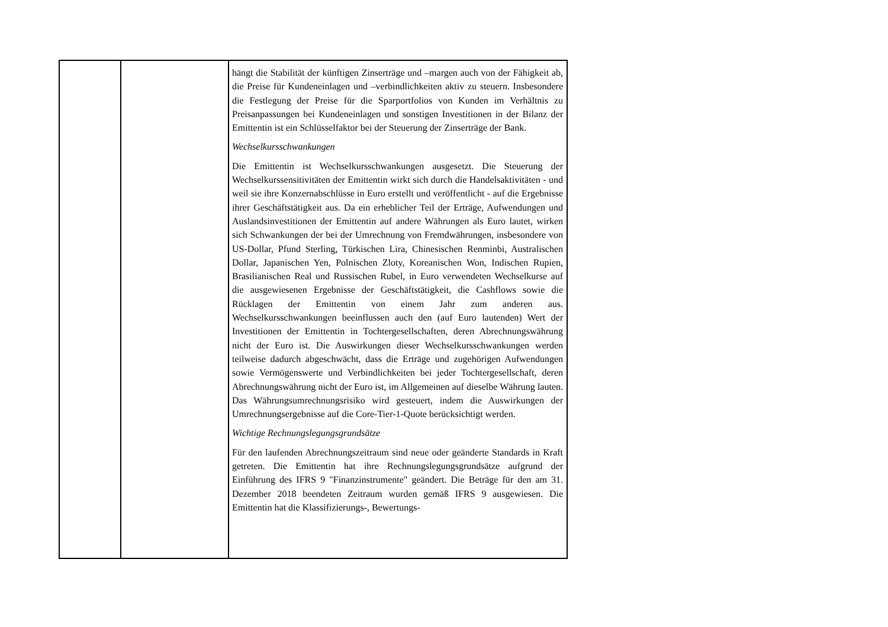| | | hängt die Stabilität der künftigen Zinserträge und –margen auch von der Fähigkeit ab, die Preise für Kundeneinlagen und –verbindlichkeiten aktiv zu steuern. Insbesondere die Festlegung der Preise für die Sparportfolios von Kunden im Verhältnis zu Preisanpassungen bei Kundeneinlagen und sonstigen Investitionen in der Bilanz der Emittentin ist ein Schlüsselfaktor bei der Steuerung der Zinserträge der Bank. Wechselkursschwankungen Die Emittentin ist Wechselkursschwankungen ausgesetzt. Die Steuerung der Wechselkurssensitivitäten der Emittentin wirkt sich durch die Handelsaktivitäten - und weil sie ihre Konzernabschlüsse in Euro erstellt und veröffentlicht - auf die Ergebnisse ihrer Geschäftstätigkeit aus. Da ein erheblicher Teil der Erträge, Aufwendungen und Auslandsinvestitionen der Emittentin auf andere Währungen als Euro lautet, wirken sich Schwankungen der bei der Umrechnung von Fremdwährungen, insbesondere von US-Dollar, Pfund Sterling, Türkischen Lira, Chinesischen Renminbi, Australischen Dollar, Japanischen Yen, Polnischen Zloty, Koreanischen Won, Indischen Rupien, Brasilianischen Real und Russischen Rubel, in Euro verwendeten Wechselkurse auf die ausgewiesenen Ergebnisse der Geschäftstätigkeit, die Cashflows sowie die Rücklagen der Emittentin von einem Jahr zum anderen aus. Wechselkursschwankungen beeinflussen auch den (auf Euro lautenden) Wert der Investitionen der Emittentin in Tochtergesellschaften, deren Abrechnungswährung nicht der Euro ist. Die Auswirkungen dieser Wechselkursschwankungen werden teilweise dadurch abgeschwächt, dass die Erträge und zugehörigen Aufwendungen sowie Vermögenswerte und Verbindlichkeiten bei jeder Tochtergesellschaft, deren Abrechnungswährung nicht der Euro ist, im Allgemeinen auf dieselbe Währung lauten. Das Währungsumrechnungsrisiko wird gesteuert, indem die Auswirkungen der Umrechnungsergebnisse auf die Core-Tier-1-Quote berücksichtigt werden. Wichtige Rechnungslegungsgrundsätze Für den laufenden Abrechnungszeitraum sind neue oder geänderte Standards in Kraft getreten. Die Emittentin hat ihre Rechnungslegungsgrundsätze aufgrund der Einführung des IFRS 9 "Finanzinstrumente" geändert. Die Beträge für den am 31. Dezember 2018 beendeten Zeitraum wurden gemäß IFRS 9 ausgewiesen. Die Emittentin hat die Klassifizierungs-, Bewertungs- |